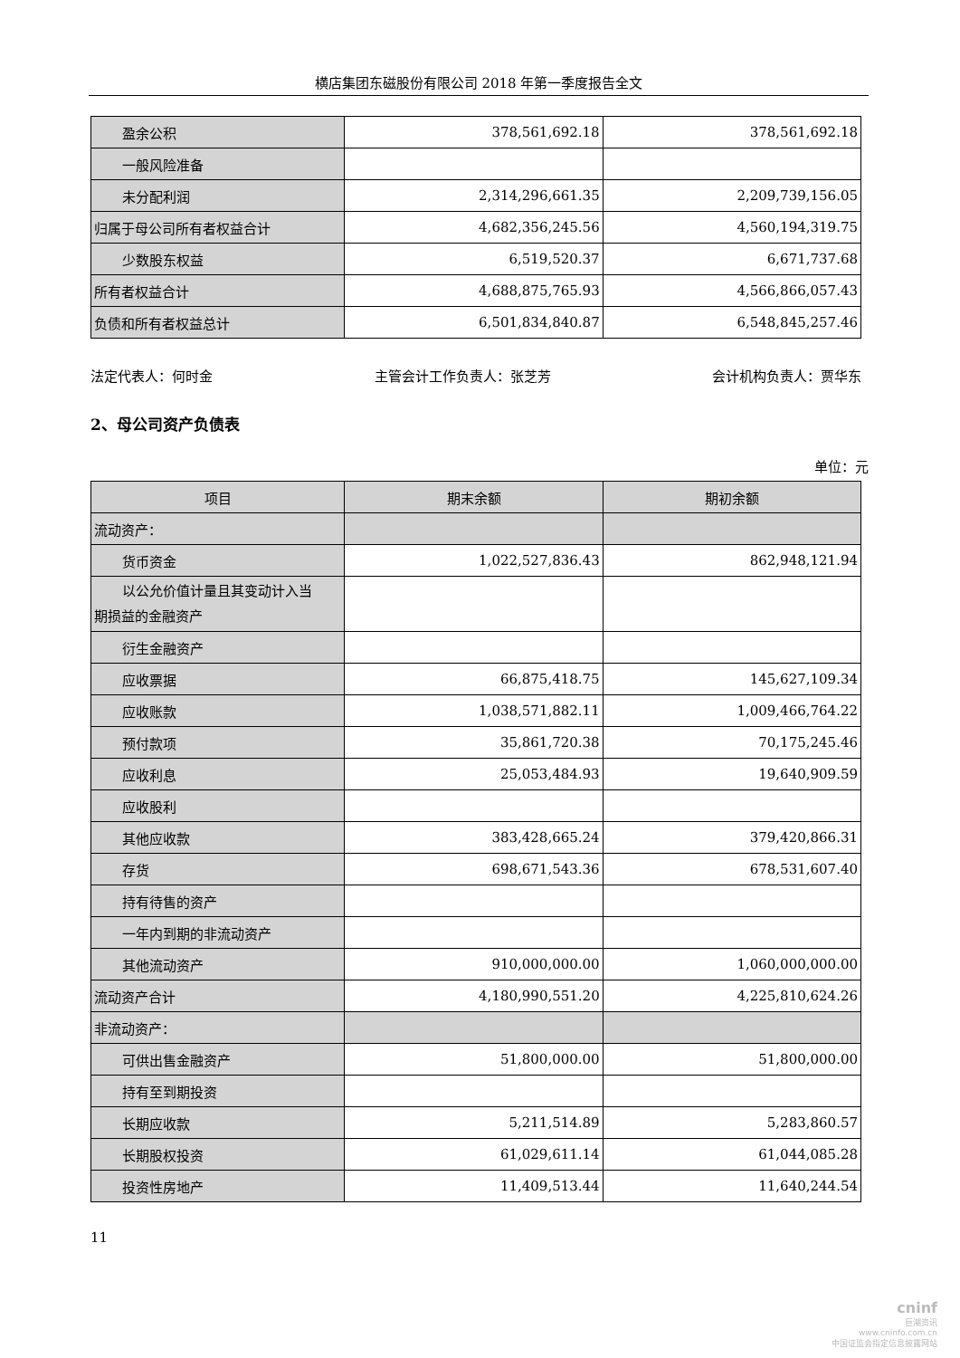横店集团东磁股份有限公司 2018 年第一季度报告全文
| 盈余公积 | 378,561,692.18 | 378,561,692.18 |
| 一般风险准备 | | |
| 未分配利润 | 2,314,296,661.35 | 2,209,739,156.05 |
| 归属于母公司所有者权益合计 | 4,682,356,245.56 | 4,560,194,319.75 |
| 少数股东权益 | 6,519,520.37 | 6,671,737.68 |
| 所有者权益合计 | 4,688,875,765.93 | 4,566,866,057.43 |
| 负债和所有者权益总计 | 6,501,834,840.87 | 6,548,845,257.46 |
法定代表人：何时金 主管会计工作负责人：张芝芳 会计机构负责人：贾华东
2、母公司资产负债表
单位：元
| 项目 | 期末余额 | 期初余额 |
| --- | --- | --- |
| 流动资产： | | |
| 货币资金 | 1,022,527,836.43 | 862,948,121.94 |
| 以公允价值计量且其变动计入当 期损益的金融资产 | | |
| 衍生金融资产 | | |
| 应收票据 | 66,875,418.75 | 145,627,109.34 |
| 应收账款 | 1,038,571,882.11 | 1,009,466,764.22 |
| 预付款项 | 35,861,720.38 | 70,175,245.46 |
| 应收利息 | 25,053,484.93 | 19,640,909.59 |
| 应收股利 | | |
| 其他应收款 | 383,428,665.24 | 379,420,866.31 |
| 存货 | 698,671,543.36 | 678,531,607.40 |
| 持有待售的资产 | | |
| 一年内到期的非流动资产 | | |
| 其他流动资产 | 910,000,000.00 | 1,060,000,000.00 |
| 流动资产合计 | 4,180,990,551.20 | 4,225,810,624.26 |
| 非流动资产： | | |
| 可供出售金融资产 | 51,800,000.00 | 51,800,000.00 |
| 持有至到期投资 | | |
| 长期应收款 | 5,211,514.89 | 5,283,860.57 |
| 长期股权投资 | 61,029,611.14 | 61,044,085.28 |
| 投资性房地产 | 11,409,513.44 | 11,640,244.54 |
11
cninf
巨潮资讯
www.cninfo.com.cn
中国证监会指定信息披露网站